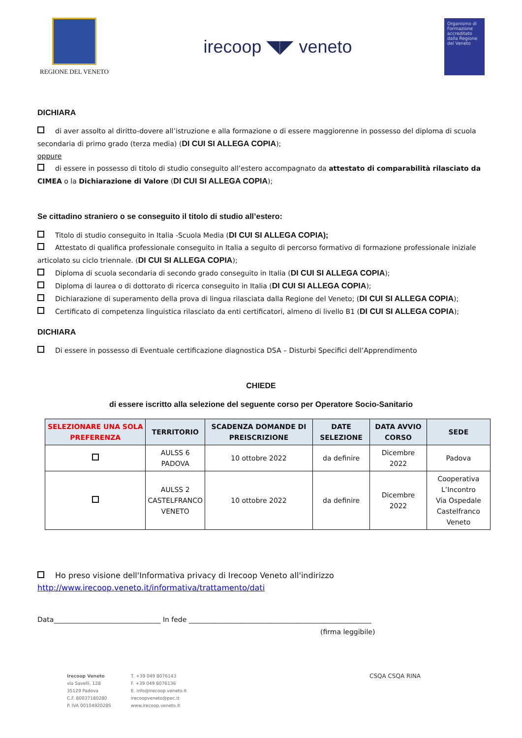REGIONE DEL VENETO
irecoop ◥◤ veneto
Organismo di Formazione accreditato dalla Regione del Veneto
DICHIARA
di aver assolto al diritto-dovere all’istruzione e alla formazione o di essere maggiorenne in possesso del diploma di scuola secondaria di primo grado (terza media) (DI CUI SI ALLEGA COPIA);
oppure
di essere in possesso di titolo di studio conseguito all’estero accompagnato da attestato di comparabilità rilasciato da CIMEA o la Dichiarazione di Valore (DI CUI SI ALLEGA COPIA);
Se cittadino straniero o se conseguito il titolo di studio all’estero:
Titolo di studio conseguito in Italia -Scuola Media (DI CUI SI ALLEGA COPIA);
Attestato di qualifica professionale conseguito in Italia a seguito di percorso formativo di formazione professionale iniziale articolato su ciclo triennale. (DI CUI SI ALLEGA COPIA);
Diploma di scuola secondaria di secondo grado conseguito in Italia (DI CUI SI ALLEGA COPIA);
Diploma di laurea o di dottorato di ricerca conseguito in Italia (DI CUI SI ALLEGA COPIA);
Dichiarazione di superamento della prova di lingua rilasciata dalla Regione del Veneto; (DI CUI SI ALLEGA COPIA);
Certificato di competenza linguistica rilasciato da enti certificatori, almeno di livello B1 (DI CUI SI ALLEGA COPIA);
DICHIARA
Di essere in possesso di Eventuale certificazione diagnostica DSA – Disturbi Specifici dell’Apprendimento
CHIEDE
di essere iscritto alla selezione del seguente corso per Operatore Socio-Sanitario
| SELEZIONARE UNA SOLA PREFERENZA | TERRITORIO | SCADENZA DOMANDE DI PREISCRIZIONE | DATE SELEZIONE | DATA AVVIO CORSO | SEDE |
| --- | --- | --- | --- | --- | --- |
| | AULSS 6 PADOVA | 10 ottobre 2022 | da definire | Dicembre 2022 | Padova |
| | AULSS 2 CASTELFRANCO VENETO | 10 ottobre 2022 | da definire | Dicembre 2022 | Cooperativa L’Incontro Via Ospedale Castelfranco Veneto |
Ho preso visione dell'Informativa privacy di Irecoop Veneto all'indirizzo
http://www.irecoop.veneto.it/informativa/trattamento/dati
Data_______________________________ In fede _____________________________________________________
(firma leggibile)
Irecoop Veneto
via Savelli, 128
35129 Padova
C.F. 80037180280
P. IVA 00104920285
T. +39 049 8076143
F. +39 049 8076136
E. info@irecoop.veneto.it
irecoopveneto@pec.it
www.irecoop.veneto.it
CSQA CSQA RINA